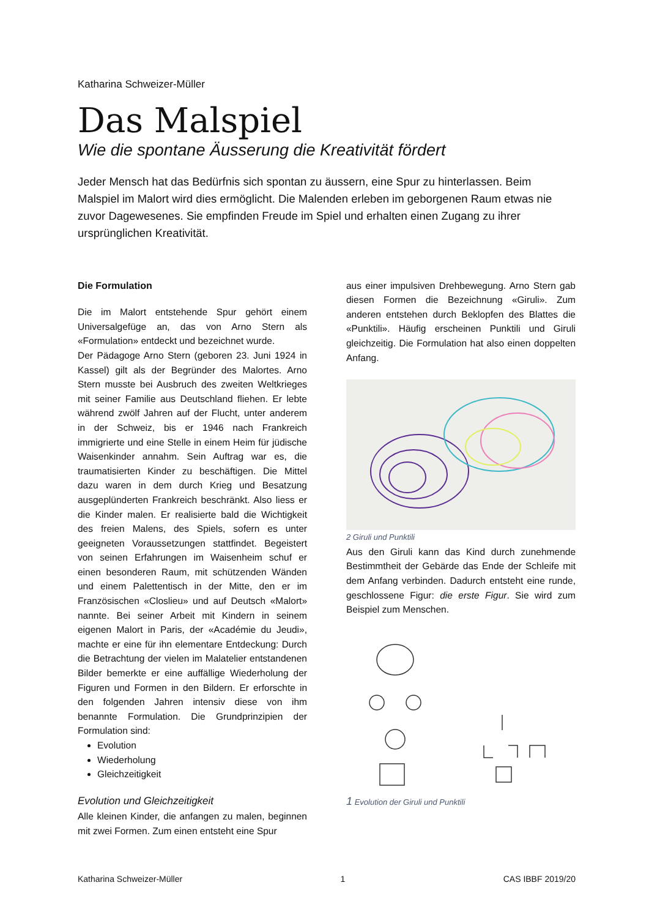Katharina Schweizer-Müller
Das Malspiel
Wie die spontane Äusserung die Kreativität fördert
Jeder Mensch hat das Bedürfnis sich spontan zu äussern, eine Spur zu hinterlassen. Beim Malspiel im Malort wird dies ermöglicht. Die Malenden erleben im geborgenen Raum etwas nie zuvor Dagewesenes. Sie empfinden Freude im Spiel und erhalten einen Zugang zu ihrer ursprünglichen Kreativität.
Die Formulation
Die im Malort entstehende Spur gehört einem Universalgefüge an, das von Arno Stern als «Formulation» entdeckt und bezeichnet wurde.
Der Pädagoge Arno Stern (geboren 23. Juni 1924 in Kassel) gilt als der Begründer des Malortes. Arno Stern musste bei Ausbruch des zweiten Weltkrieges mit seiner Familie aus Deutschland fliehen. Er lebte während zwölf Jahren auf der Flucht, unter anderem in der Schweiz, bis er 1946 nach Frankreich immigrierte und eine Stelle in einem Heim für jüdische Waisenkinder annahm. Sein Auftrag war es, die traumatisierten Kinder zu beschäftigen. Die Mittel dazu waren in dem durch Krieg und Besatzung ausgeplünderten Frankreich beschränkt. Also liess er die Kinder malen. Er realisierte bald die Wichtigkeit des freien Malens, des Spiels, sofern es unter geeigneten Voraussetzungen stattfindet. Begeistert von seinen Erfahrungen im Waisenheim schuf er einen besonderen Raum, mit schützenden Wänden und einem Palettentisch in der Mitte, den er im Französischen «Closlieu» und auf Deutsch «Malort» nannte. Bei seiner Arbeit mit Kindern in seinem eigenen Malort in Paris, der «Académie du Jeudi», machte er eine für ihn elementare Entdeckung: Durch die Betrachtung der vielen im Malatelier entstandenen Bilder bemerkte er eine auffällige Wiederholung der Figuren und Formen in den Bildern. Er erforschte in den folgenden Jahren intensiv diese von ihm benannte Formulation. Die Grundprinzipien der Formulation sind:
Evolution
Wiederholung
Gleichzeitigkeit
Evolution und Gleichzeitigkeit
Alle kleinen Kinder, die anfangen zu malen, beginnen mit zwei Formen. Zum einen entsteht eine Spur
aus einer impulsiven Drehbewegung. Arno Stern gab diesen Formen die Bezeichnung «Giruli». Zum anderen entstehen durch Beklopfen des Blattes die «Punktili». Häufig erscheinen Punktili und Giruli gleichzeitig. Die Formulation hat also einen doppelten Anfang.
2 Giruli und Punktili
Aus den Giruli kann das Kind durch zunehmende Bestimmtheit der Gebärde das Ende der Schleife mit dem Anfang verbinden. Dadurch entsteht eine runde, geschlossene Figur: die erste Figur. Sie wird zum Beispiel zum Menschen.
1 Evolution der Giruli und Punktili
Katharina Schweizer-Müller 1 CAS IBBF 2019/20